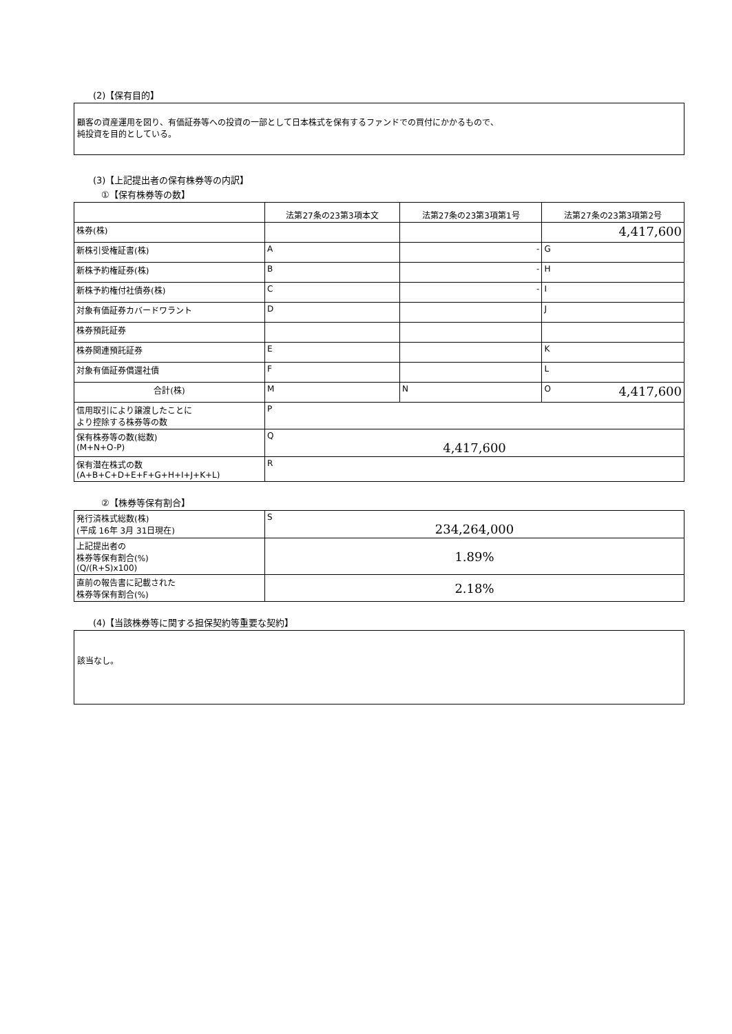(2)【保有目的】
顧客の資産運用を図り、有価証券等への投資の一部として日本株式を保有するファンドでの買付にかかるもので、
純投資を目的としている。
(3)【上記提出者の保有株券等の内訳】
①【保有株券等の数】
| | 法第27条の23第3項本文 | 法第27条の23第3項第1号 | 法第27条の23第3項第2号 |
| --- | --- | --- | --- |
| 株券(株) | | | 4,417,600 |
| 新株引受権証書(株) | A | - | G |
| 新株予約権証券(株) | B | - | H |
| 新株予約権付社債券(株) | C | - | I |
| 対象有価証券カバードワラント | D | | J |
| 株券預託証券 | | | |
| 株券関連預託証券 | E | | K |
| 対象有価証券償還社債 | F | | L |
| 合計(株) | M | N | O 4,417,600 |
| 信用取引により譲渡したことに より控除する株券等の数 | P | | |
| 保有株券等の数(総数) (M+N+O-P) | Q 4,417,600 | | |
| 保有潜在株式の数 (A+B+C+D+E+F+G+H+I+J+K+L) | R | | |
②【株券等保有割合】
| 発行済株式総数(株) (平成 16年 3月 31日現在) | S 234,264,000 |
| 上記提出者の 株券等保有割合(%) (Q/(R+S)x100) | 1.89% |
| 直前の報告書に記載された 株券等保有割合(%) | 2.18% |
(4)【当該株券等に関する担保契約等重要な契約】
該当なし。